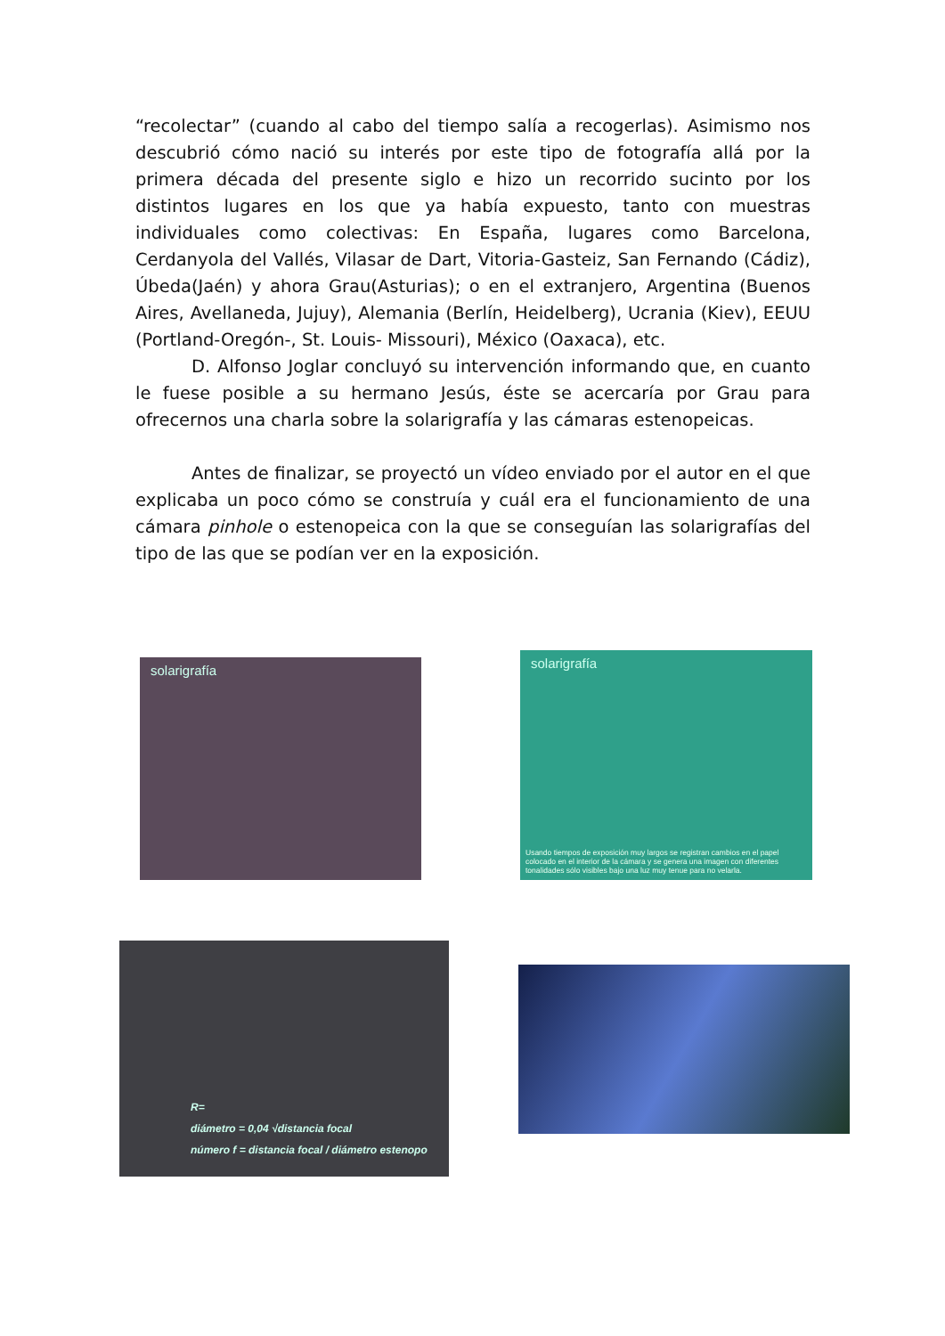“recolectar” (cuando al cabo del tiempo salía a recogerlas). Asimismo nos descubrió cómo nació su interés por este tipo de fotografía allá por la primera década del presente siglo e hizo un recorrido sucinto por los distintos lugares en los que ya había expuesto, tanto con muestras individuales como colectivas: En España, lugares como Barcelona, Cerdanyola del Vallés, Vilasar de Dart, Vitoria-Gasteiz, San Fernando (Cádiz), Úbeda(Jaén) y ahora Grau(Asturias); o en el extranjero, Argentina (Buenos Aires, Avellaneda, Jujuy), Alemania (Berlín, Heidelberg), Ucrania (Kiev), EEUU (Portland-Oregón-, St. Louis- Missouri), México (Oaxaca), etc.
D. Alfonso Joglar concluyó su intervención informando que, en cuanto le fuese posible a su hermano Jesús, éste se acercaría por Grau para ofrecernos una charla sobre la solarigrafía y las cámaras estenopeicas.
Antes de finalizar, se proyectó un vídeo enviado por el autor en el que explicaba un poco cómo se construía y cuál era el funcionamiento de una cámara pinhole o estenopeica con la que se conseguían las solarigrafías del tipo de las que se podían ver en la exposición.
solarigrafía
solarigrafía
Usando tiempos de exposición muy largos se registran cambios en el papel colocado en el interior de la cámara y se genera una imagen con diferentes tonalidades sólo visibles bajo una luz muy tenue para no velarla.
R=
diámetro = 0,04 √distancia focal
número f = distancia focal / diámetro estenopo